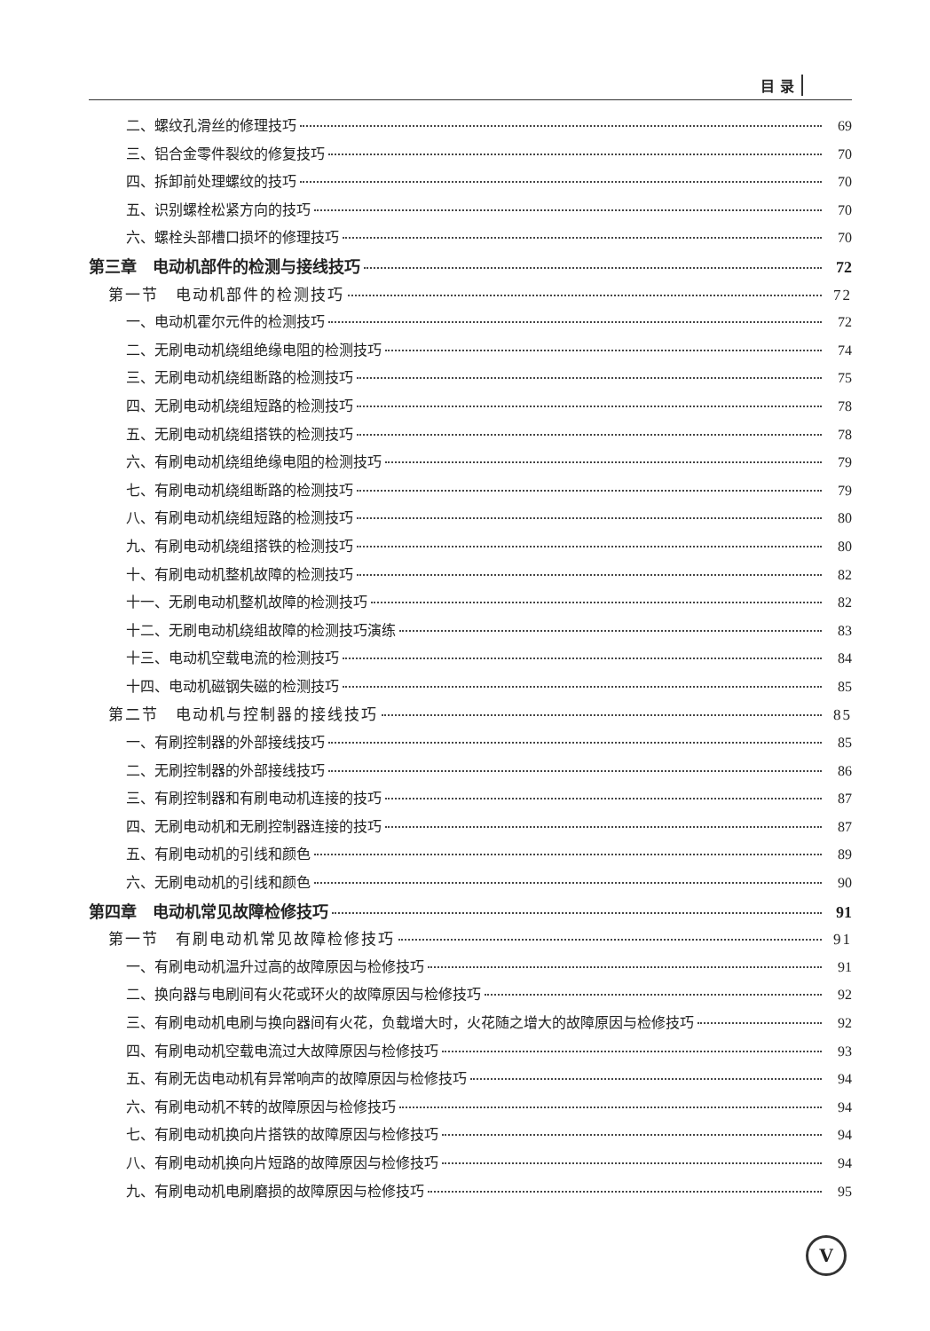目 录
二、螺纹孔滑丝的修理技巧 69
三、铝合金零件裂纹的修复技巧 70
四、拆卸前处理螺纹的技巧 70
五、识别螺栓松紧方向的技巧 70
六、螺栓头部槽口损坏的修理技巧 70
第三章　电动机部件的检测与接线技巧 72
第一节　电动机部件的检测技巧 72
一、电动机霍尔元件的检测技巧 72
二、无刷电动机绕组绝缘电阻的检测技巧 74
三、无刷电动机绕组断路的检测技巧 75
四、无刷电动机绕组短路的检测技巧 78
五、无刷电动机绕组搭铁的检测技巧 78
六、有刷电动机绕组绝缘电阻的检测技巧 79
七、有刷电动机绕组断路的检测技巧 79
八、有刷电动机绕组短路的检测技巧 80
九、有刷电动机绕组搭铁的检测技巧 80
十、有刷电动机整机故障的检测技巧 82
十一、无刷电动机整机故障的检测技巧 82
十二、无刷电动机绕组故障的检测技巧演练 83
十三、电动机空载电流的检测技巧 84
十四、电动机磁钢失磁的检测技巧 85
第二节　电动机与控制器的接线技巧 85
一、有刷控制器的外部接线技巧 85
二、无刷控制器的外部接线技巧 86
三、有刷控制器和有刷电动机连接的技巧 87
四、无刷电动机和无刷控制器连接的技巧 87
五、有刷电动机的引线和颜色 89
六、无刷电动机的引线和颜色 90
第四章　电动机常见故障检修技巧 91
第一节　有刷电动机常见故障检修技巧 91
一、有刷电动机温升过高的故障原因与检修技巧 91
二、换向器与电刷间有火花或环火的故障原因与检修技巧 92
三、有刷电动机电刷与换向器间有火花，负载增大时，火花随之增大的故障原因与检修技巧 92
四、有刷电动机空载电流过大故障原因与检修技巧 93
五、有刷无齿电动机有异常响声的故障原因与检修技巧 94
六、有刷电动机不转的故障原因与检修技巧 94
七、有刷电动机换向片搭铁的故障原因与检修技巧 94
八、有刷电动机换向片短路的故障原因与检修技巧 94
九、有刷电动机电刷磨损的故障原因与检修技巧 95
V